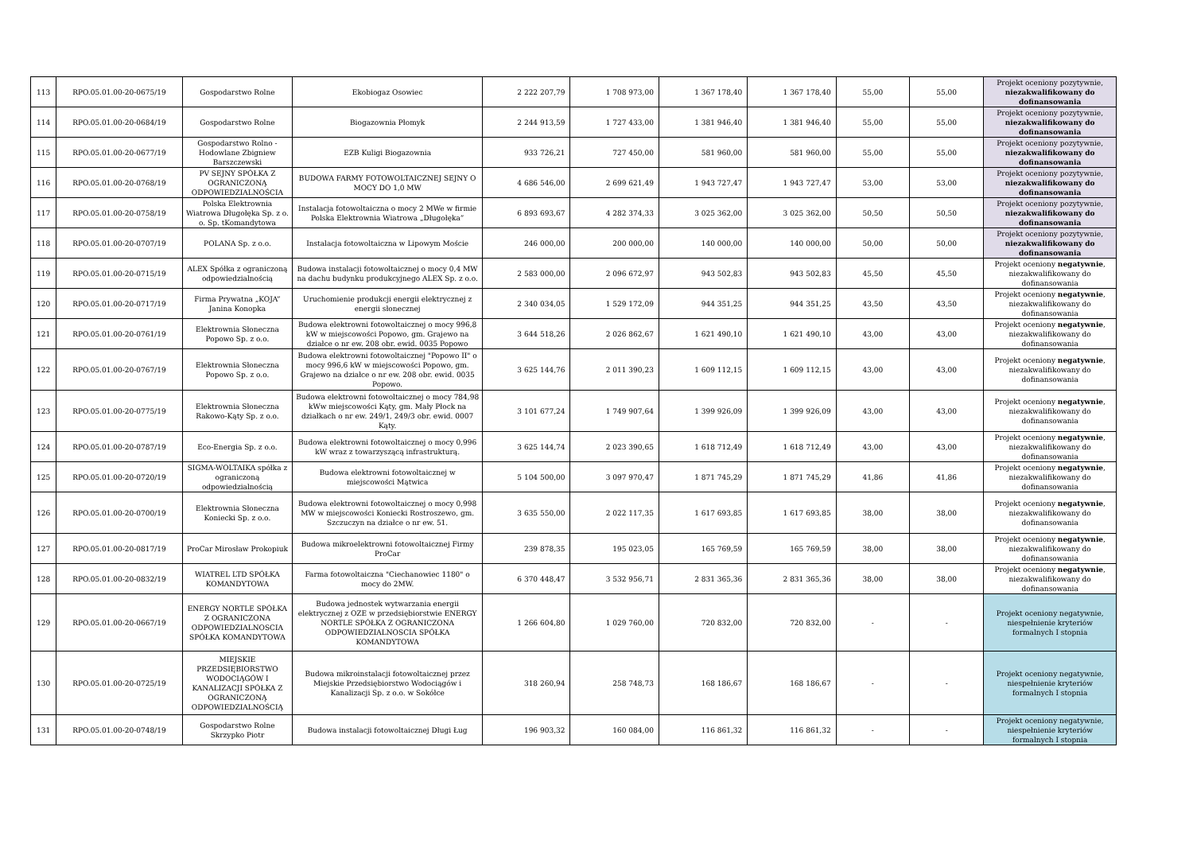| 113 | RPO.05.01.00-20-0675/19 | Gospodarstwo Rolne | Ekobiogaz Osowiec | 2 222 207,79 | 1 708 973,00 | 1 367 178,40 | 1 367 178,40 | 55,00 | 55,00 | Projekt oceniony pozytywnie, niezakwalifikowany do dofinansowania |
| 114 | RPO.05.01.00-20-0684/19 | Gospodarstwo Rolne | Biogazownia Płomyk | 2 244 913,59 | 1 727 433,00 | 1 381 946,40 | 1 381 946,40 | 55,00 | 55,00 | Projekt oceniony pozytywnie, niezakwalifikowany do dofinansowania |
| 115 | RPO.05.01.00-20-0677/19 | Gospodarstwo Rolno - Hodowlane Zbigniew Barszczewski | EZB Kuligi Biogazownia | 933 726,21 | 727 450,00 | 581 960,00 | 581 960,00 | 55,00 | 55,00 | Projekt oceniony pozytywnie, niezakwalifikowany do dofinansowania |
| 116 | RPO.05.01.00-20-0768/19 | PV SEJNY SPÓŁKA Z OGRANICZONĄ ODPOWIEDZIALNOŚCIA | BUDOWA FARMY FOTOWOLTAICZNEJ SEJNY O MOCY DO 1,0 MW | 4 686 546,00 | 2 699 621,49 | 1 943 727,47 | 1 943 727,47 | 53,00 | 53,00 | Projekt oceniony pozytywnie, niezakwalifikowany do dofinansowania |
| 117 | RPO.05.01.00-20-0758/19 | Polska Elektrownia Wiatrowa Długołęka Sp. z o. o. Sp. tKomandytowa | Instalacja fotowoltaiczna o mocy 2 MWe w firmie Polska Elektrownia Wiatrowa „Długołęka” | 6 893 693,67 | 4 282 374,33 | 3 025 362,00 | 3 025 362,00 | 50,50 | 50,50 | Projekt oceniony pozytywnie, niezakwalifikowany do dofinansowania |
| 118 | RPO.05.01.00-20-0707/19 | POLANA Sp. z o.o. | Instalacja fotowoltaiczna w Lipowym Moście | 246 000,00 | 200 000,00 | 140 000,00 | 140 000,00 | 50,00 | 50,00 | Projekt oceniony pozytywnie, niezakwalifikowany do dofinansowania |
| 119 | RPO.05.01.00-20-0715/19 | ALEX Spółka z ograniczoną odpowiedzialnością | Budowa instalacji fotowoltaicznej o mocy 0,4 MW na dachu budynku produkcyjnego ALEX Sp. z o.o. | 2 583 000,00 | 2 096 672,97 | 943 502,83 | 943 502,83 | 45,50 | 45,50 | Projekt oceniony negatywnie , niezakwalifikowany do dofinansowania |
| 120 | RPO.05.01.00-20-0717/19 | Firma Prywatna „KOJA” Janina Konopka | Uruchomienie produkcji energii elektrycznej z energii słonecznej | 2 340 034,05 | 1 529 172,09 | 944 351,25 | 944 351,25 | 43,50 | 43,50 | Projekt oceniony negatywnie , niezakwalifikowany do dofinansowania |
| 121 | RPO.05.01.00-20-0761/19 | Elektrownia Słoneczna Popowo Sp. z o.o. | Budowa elektrowni fotowoltaicznej o mocy 996,8 kW w miejscowości Popowo, gm. Grajewo na działce o nr ew. 208 obr. ewid. 0035 Popowo | 3 644 518,26 | 2 026 862,67 | 1 621 490,10 | 1 621 490,10 | 43,00 | 43,00 | Projekt oceniony negatywnie , niezakwalifikowany do dofinansowania |
| 122 | RPO.05.01.00-20-0767/19 | Elektrownia Słoneczna Popowo Sp. z o.o. | Budowa elektrowni fotowoltaicznej "Popowo II" o mocy 996,6 kW w miejscowości Popowo, gm. Grajewo na działce o nr ew. 208 obr. ewid. 0035 Popowo. | 3 625 144,76 | 2 011 390,23 | 1 609 112,15 | 1 609 112,15 | 43,00 | 43,00 | Projekt oceniony negatywnie , niezakwalifikowany do dofinansowania |
| 123 | RPO.05.01.00-20-0775/19 | Elektrownia Słoneczna Rakowo-Kąty Sp. z o.o. | Budowa elektrowni fotowoltaicznej o mocy 784,98 kWw miejscowości Kąty, gm. Mały Płock na działkach o nr ew. 249/1, 249/3 obr. ewid. 0007 Kąty. | 3 101 677,24 | 1 749 907,64 | 1 399 926,09 | 1 399 926,09 | 43,00 | 43,00 | Projekt oceniony negatywnie , niezakwalifikowany do dofinansowania |
| 124 | RPO.05.01.00-20-0787/19 | Eco-Energia Sp. z o.o. | Budowa elektrowni fotowoltaicznej o mocy 0,996 kW wraz z towarzyszącą infrastrukturą. | 3 625 144,74 | 2 023 390,65 | 1 618 712,49 | 1 618 712,49 | 43,00 | 43,00 | Projekt oceniony negatywnie , niezakwalifikowany do dofinansowania |
| 125 | RPO.05.01.00-20-0720/19 | SIGMA-WOLTAIKA spółka z ograniczoną odpowiedzialnością | Budowa elektrowni fotowoltaicznej w miejscowości Mątwica | 5 104 500,00 | 3 097 970,47 | 1 871 745,29 | 1 871 745,29 | 41,86 | 41,86 | Projekt oceniony negatywnie , niezakwalifikowany do dofinansowania |
| 126 | RPO.05.01.00-20-0700/19 | Elektrownia Słoneczna Koniecki Sp. z o.o. | Budowa elektrowni fotowoltaicznej o mocy 0,998 MW w miejscowości Koniecki Rostroszewo, gm. Szczuczyn na działce o nr ew. 51. | 3 635 550,00 | 2 022 117,35 | 1 617 693,85 | 1 617 693,85 | 38,00 | 38,00 | Projekt oceniony negatywnie , niezakwalifikowany do dofinansowania |
| 127 | RPO.05.01.00-20-0817/19 | ProCar Mirosław Prokopiuk | Budowa mikroelektrowni fotowoltaicznej Firmy ProCar | 239 878,35 | 195 023,05 | 165 769,59 | 165 769,59 | 38,00 | 38,00 | Projekt oceniony negatywnie , niezakwalifikowany do dofinansowania |
| 128 | RPO.05.01.00-20-0832/19 | WIATREL LTD SPÓŁKA KOMANDYTOWA | Farma fotowoltaiczna "Ciechanowiec 1180" o mocy do 2MW. | 6 370 448,47 | 3 532 956,71 | 2 831 365,36 | 2 831 365,36 | 38,00 | 38,00 | Projekt oceniony negatywnie , niezakwalifikowany do dofinansowania |
| 129 | RPO.05.01.00-20-0667/19 | ENERGY NORTLE SPÓŁKA Z OGRANICZONA ODPOWIEDZIALNOSCIA SPÓŁKA KOMANDYTOWA | Budowa jednostek wytwarzania energii elektrycznej z OZE w przedsiębiorstwie ENERGY NORTLE SPÓŁKA Z OGRANICZONA ODPOWIEDZIALNOSCIA SPÓŁKA KOMANDYTOWA | 1 266 604,80 | 1 029 760,00 | 720 832,00 | 720 832,00 | - | - | Projekt oceniony negatywnie, niespełnienie kryteriów formalnych I stopnia |
| 130 | RPO.05.01.00-20-0725/19 | MIEJSKIE PRZEDSIĘBIORSTWO WODOCIĄGÓW I KANALIZACJI SPÓŁKA Z OGRANICZONĄ ODPOWIEDZIALNOŚCIĄ | Budowa mikroinstalacji fotowoltaicznej przez Miejskie Przedsiębiorstwo Wodociągów i Kanalizacji Sp. z o.o. w Sokółce | 318 260,94 | 258 748,73 | 168 186,67 | 168 186,67 | - | - | Projekt oceniony negatywnie, niespełnienie kryteriów formalnych I stopnia |
| 131 | RPO.05.01.00-20-0748/19 | Gospodarstwo Rolne Skrzypko Piotr | Budowa instalacji fotowoltaicznej Długi Ług | 196 903,32 | 160 084,00 | 116 861,32 | 116 861,32 | - | - | Projekt oceniony negatywnie, niespełnienie kryteriów formalnych I stopnia |